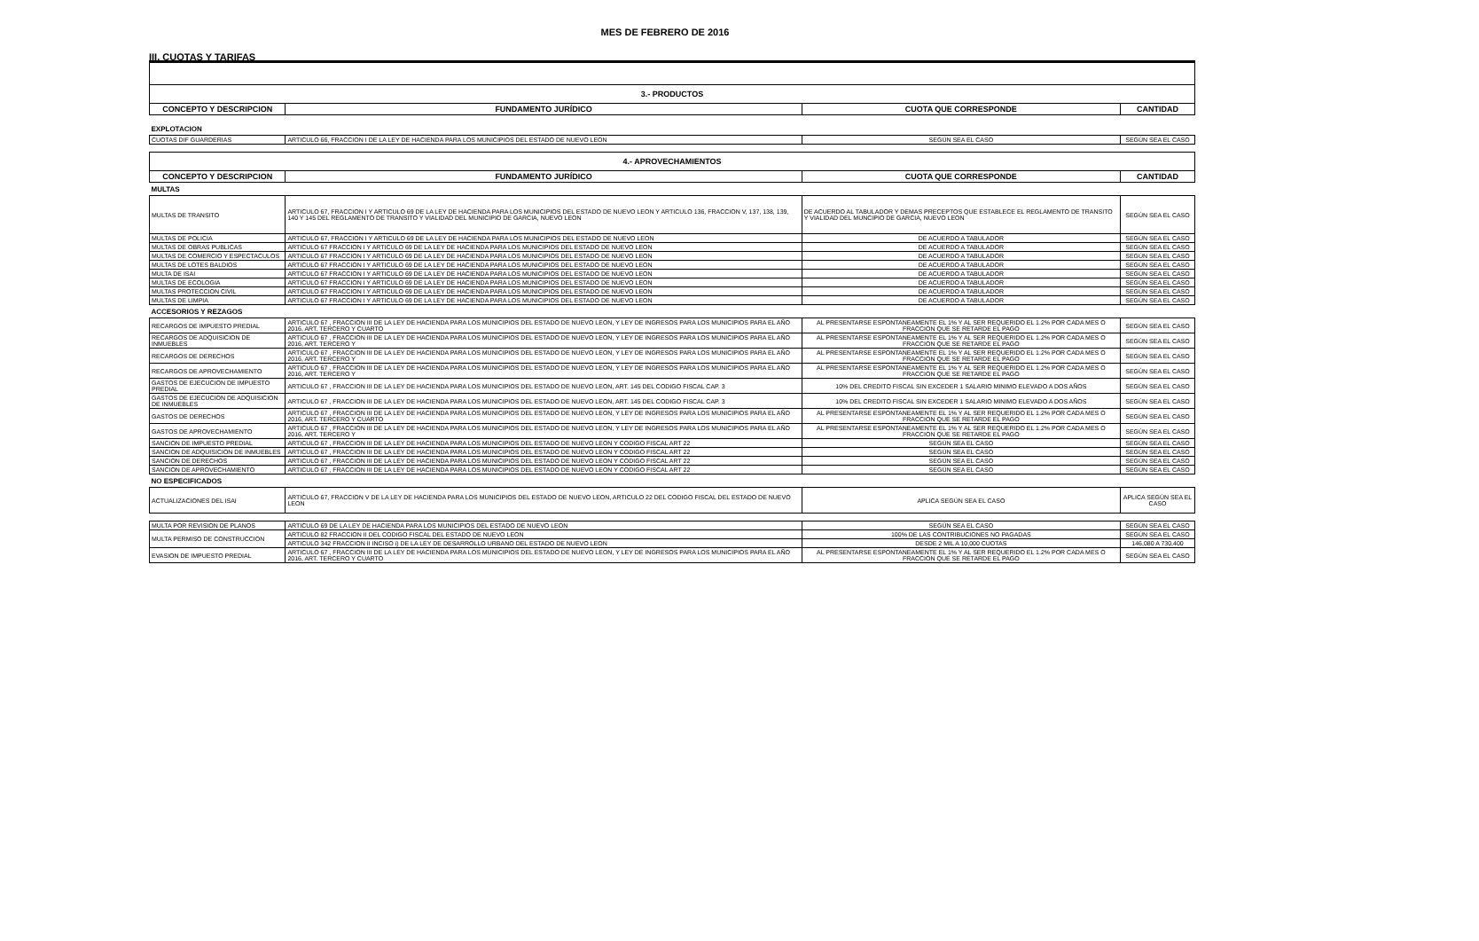III. CUOTAS Y TARIFAS
MES DE FEBRERO DE 2016
| 3.- PRODUCTOS | | | |
| CONCEPTO Y DESCRIPCION | FUNDAMENTO JURÍDICO | CUOTA QUE CORRESPONDE | CANTIDAD |
| EXPLOTACION | | | |
| CUOTAS DIF GUARDERIAS | ARTICULO 66, FRACCION I DE LA LEY DE HACIENDA PARA LOS MUNICIPIOS DEL ESTADO DE NUEVO LEON | SEGÚN SEA EL CASO | SEGÚN SEA EL CASO |
| 4.- APROVECHAMIENTOS | | | |
| CONCEPTO Y DESCRIPCION | FUNDAMENTO JURÍDICO | CUOTA QUE CORRESPONDE | CANTIDAD |
| MULTAS | | | |
| MULTAS DE TRANSITO | ARTICULO 67, FRACCION I Y ARTICULO 69 DE LA LEY DE HACIENDA PARA LOS MUNICIPIOS DEL ESTADO DE NUEVO LEON Y ARTICULO 136, FRACCION V, 137, 138, 139, 140 Y 145 DEL REGLAMENTO DE TRANSITO Y VIALIDAD DEL MUNICIPIO DE GARCIA, NUEVO LEON | DE ACUERDO AL TABULADOR Y DEMAS PRECEPTOS QUE ESTABLECE EL REGLAMENTO DE TRANSITO Y VIALIDAD DEL MUNCIPIO DE GARCIA, NUEVO LEON | SEGÚN SEA EL CASO |
| MULTAS DE POLICIA | ARTICULO 67, FRACCION I Y ARTICULO 69 DE LA LEY DE HACIENDA PARA LOS MUNICIPIOS DEL ESTADO DE NUEVO LEON | DE ACUERDO A TABULADOR | SEGÚN SEA EL CASO |
| MULTAS DE OBRAS PUBLICAS | ARTICULO 67 FRACCION I Y ARTICULO 69 DE LA LEY DE HACIENDA PARA LOS MUNICIPIOS DEL ESTADO DE NUEVO LEON | DE ACUERDO A TABULADOR | SEGÚN SEA EL CASO |
| MULTAS DE COMERCIO Y ESPECTACULOS | ARTICULO 67 FRACCION I Y ARTICULO 69 DE LA LEY DE HACIENDA PARA LOS MUNICIPIOS DEL ESTADO DE NUEVO LEON | DE ACUERDO A TABULADOR | SEGÚN SEA EL CASO |
| MULTAS DE LOTES BALDIOS | ARTICULO 67 FRACCION I Y ARTICULO 69 DE LA LEY DE HACIENDA PARA LOS MUNICIPIOS DEL ESTADO DE NUEVO LEON | DE ACUERDO A TABULADOR | SEGÚN SEA EL CASO |
| MULTA DE ISAI | ARTICULO 67 FRACCION I Y ARTICULO 69 DE LA LEY DE HACIENDA PARA LOS MUNICIPIOS DEL ESTADO DE NUEVO LEON | DE ACUERDO A TABULADOR | SEGÚN SEA EL CASO |
| MULTAS DE ECOLOGIA | ARTICULO 67 FRACCION I Y ARTICULO 69 DE LA LEY DE HACIENDA PARA LOS MUNICIPIOS DEL ESTADO DE NUEVO LEON | DE ACUERDO A TABULADOR | SEGÚN SEA EL CASO |
| MULTAS PROTECCION CIVIL | ARTICULO 67 FRACCION I Y ARTICULO 69 DE LA LEY DE HACIENDA PARA LOS MUNICIPIOS DEL ESTADO DE NUEVO LEON | DE ACUERDO A TABULADOR | SEGÚN SEA EL CASO |
| MULTAS DE LIMPIA | ARTICULO 67 FRACCION I Y ARTICULO 69 DE LA LEY DE HACIENDA PARA LOS MUNICIPIOS DEL ESTADO DE NUEVO LEON | DE ACUERDO A TABULADOR | SEGÚN SEA EL CASO |
| ACCESORIOS Y REZAGOS | | | |
| RECARGOS DE IMPUESTO PREDIAL | ARTICULO 67 , FRACCION III DE LA LEY DE HACIENDA PARA LOS MUNICIPIOS DEL ESTADO DE NUEVO LEON, Y LEY DE INGRESOS PARA LOS MUNICIPIOS PARA EL AÑO 2016, ART. TERCERO Y CUARTO | AL PRESENTARSE ESPONTANEAMENTE EL 1% Y AL SER REQUERIDO EL 1.2% POR CADA MES O FRACCION QUE SE RETARDE EL PAGO | SEGÚN SEA EL CASO |
| RECARGOS DE ADQUISICION DE INMUEBLES | ARTICULO 67 , FRACCION III DE LA LEY DE HACIENDA PARA LOS MUNICIPIOS DEL ESTADO DE NUEVO LEON, Y LEY DE INGRESOS PARA LOS MUNICIPIOS PARA EL AÑO 2016, ART. TERCERO Y | AL PRESENTARSE ESPONTANEAMENTE EL 1% Y AL SER REQUERIDO EL 1.2% POR CADA MES O FRACCION QUE SE RETARDE EL PAGO | SEGÚN SEA EL CASO |
| RECARGOS DE DERECHOS | ARTICULO 67 , FRACCION III DE LA LEY DE HACIENDA PARA LOS MUNICIPIOS DEL ESTADO DE NUEVO LEON, Y LEY DE INGRESOS PARA LOS MUNICIPIOS PARA EL AÑO 2016, ART. TERCERO Y | AL PRESENTARSE ESPONTANEAMENTE EL 1% Y AL SER REQUERIDO EL 1.2% POR CADA MES O FRACCION QUE SE RETARDE EL PAGO | SEGÚN SEA EL CASO |
| RECARGOS DE APROVECHAMIENTO | ARTICULO 67 , FRACCION III DE LA LEY DE HACIENDA PARA LOS MUNICIPIOS DEL ESTADO DE NUEVO LEON, Y LEY DE INGRESOS PARA LOS MUNICIPIOS PARA EL AÑO 2016, ART. TERCERO Y | AL PRESENTARSE ESPONTANEAMENTE EL 1% Y AL SER REQUERIDO EL 1.2% POR CADA MES O FRACCION QUE SE RETARDE EL PAGO | SEGÚN SEA EL CASO |
| GASTOS DE EJECUCION DE IMPUESTO PREDIAL | ARTICULO 67 , FRACCION III DE LA LEY DE HACIENDA PARA LOS MUNICIPIOS DEL ESTADO DE NUEVO LEON, ART. 145 DEL CODIGO FISCAL CAP. 3 | 10% DEL CREDITO FISCAL SIN EXCEDER 1 SALARIO MINIMO ELEVADO A DOS AÑOS | SEGÚN SEA EL CASO |
| GASTOS DE EJECUCION DE ADQUISICION DE INMUEBLES | ARTICULO 67 , FRACCION III DE LA LEY DE HACIENDA PARA LOS MUNICIPIOS DEL ESTADO DE NUEVO LEON, ART. 145 DEL CODIGO FISCAL CAP. 3 | 10% DEL CREDITO FISCAL SIN EXCEDER 1 SALARIO MINIMO ELEVADO A DOS AÑOS | SEGÚN SEA EL CASO |
| GASTOS DE DERECHOS | ARTICULO 67 , FRACCION III DE LA LEY DE HACIENDA PARA LOS MUNICIPIOS DEL ESTADO DE NUEVO LEON, Y LEY DE INGRESOS PARA LOS MUNICIPIOS PARA EL AÑO 2016, ART. TERCERO Y CUARTO | AL PRESENTARSE ESPONTANEAMENTE EL 1% Y AL SER REQUERIDO EL 1.2% POR CADA MES O FRACCION QUE SE RETARDE EL PAGO | SEGÚN SEA EL CASO |
| GASTOS DE APROVECHAMIENTO | ARTICULO 67 , FRACCION III DE LA LEY DE HACIENDA PARA LOS MUNICIPIOS DEL ESTADO DE NUEVO LEON, Y LEY DE INGRESOS PARA LOS MUNICIPIOS PARA EL AÑO 2016, ART. TERCERO Y | AL PRESENTARSE ESPONTANEAMENTE EL 1% Y AL SER REQUERIDO EL 1.2% POR CADA MES O FRACCION QUE SE RETARDE EL PAGO | SEGÚN SEA EL CASO |
| SANCION DE IMPUESTO PREDIAL | ARTICULO 67 , FRACCION III DE LA LEY DE HACIENDA PARA LOS MUNICIPIOS DEL ESTADO DE NUEVO LEON Y CODIGO FISCAL ART 22 | SEGÚN SEA EL CASO | SEGÚN SEA EL CASO |
| SANCION DE ADQUISICION DE INMUEBLES | ARTICULO 67 , FRACCION III DE LA LEY DE HACIENDA PARA LOS MUNICIPIOS DEL ESTADO DE NUEVO LEON Y CODIGO FISCAL ART 22 | SEGÚN SEA EL CASO | SEGÚN SEA EL CASO |
| SANCION DE DERECHOS | ARTICULO 67 , FRACCION III DE LA LEY DE HACIENDA PARA LOS MUNICIPIOS DEL ESTADO DE NUEVO LEON Y CODIGO FISCAL ART 22 | SEGÚN SEA EL CASO | SEGÚN SEA EL CASO |
| SANCION DE APROVECHAMIENTO | ARTICULO 67 , FRACCION III DE LA LEY DE HACIENDA PARA LOS MUNICIPIOS DEL ESTADO DE NUEVO LEON Y CODIGO FISCAL ART 22 | SEGÚN SEA EL CASO | SEGÚN SEA EL CASO |
| NO ESPECIFICADOS | | | |
| ACTUALIZACIONES DEL ISAI | ARTICULO 67, FRACCION V DE LA LEY DE HACIENDA PARA LOS MUNICIPIOS DEL ESTADO DE NUEVO LEON, ARTICULO 22 DEL CODIGO FISCAL DEL ESTADO DE NUEVO LEON | APLICA SEGÚN SEA EL CASO | APLICA SEGÚN SEA EL CASO |
| MULTA POR REVISION DE PLANOS | ARTICULO 69 DE LA LEY DE HACIENDA PARA LOS MUNICIPIOS DEL ESTADO DE NUEVO LEON | SEGÚN SEA EL CASO | SEGÚN SEA EL CASO |
| MULTA PERMISO DE CONSTRUCCION | ARTICULO 82 FRACCION II DEL CODIGO FISCAL DEL ESTADO DE NUEVO LEON | 100% DE LAS CONTRIBUCIONES NO PAGADAS | SEGÚN SEA EL CASO |
| | ARTICULO 342 FRACCION II INCISO i) DE LA LEY DE DESARROLLO URBANO DEL ESTADO DE NUEVO LEON | DESDE 2 MIL A 10,000 CUOTAS | 146,080 A 730,400 |
| EVASION DE IMPUESTO PREDIAL | ARTICULO 67 , FRACCION III DE LA LEY DE HACIENDA PARA LOS MUNICIPIOS DEL ESTADO DE NUEVO LEON, Y LEY DE INGRESOS PARA LOS MUNICIPIOS PARA EL AÑO 2016, ART. TERCERO Y CUARTO | AL PRESENTARSE ESPONTANEAMENTE EL 1% Y AL SER REQUERIDO EL 1.2% POR CADA MES O FRACCION QUE SE RETARDE EL PAGO | SEGÚN SEA EL CASO |